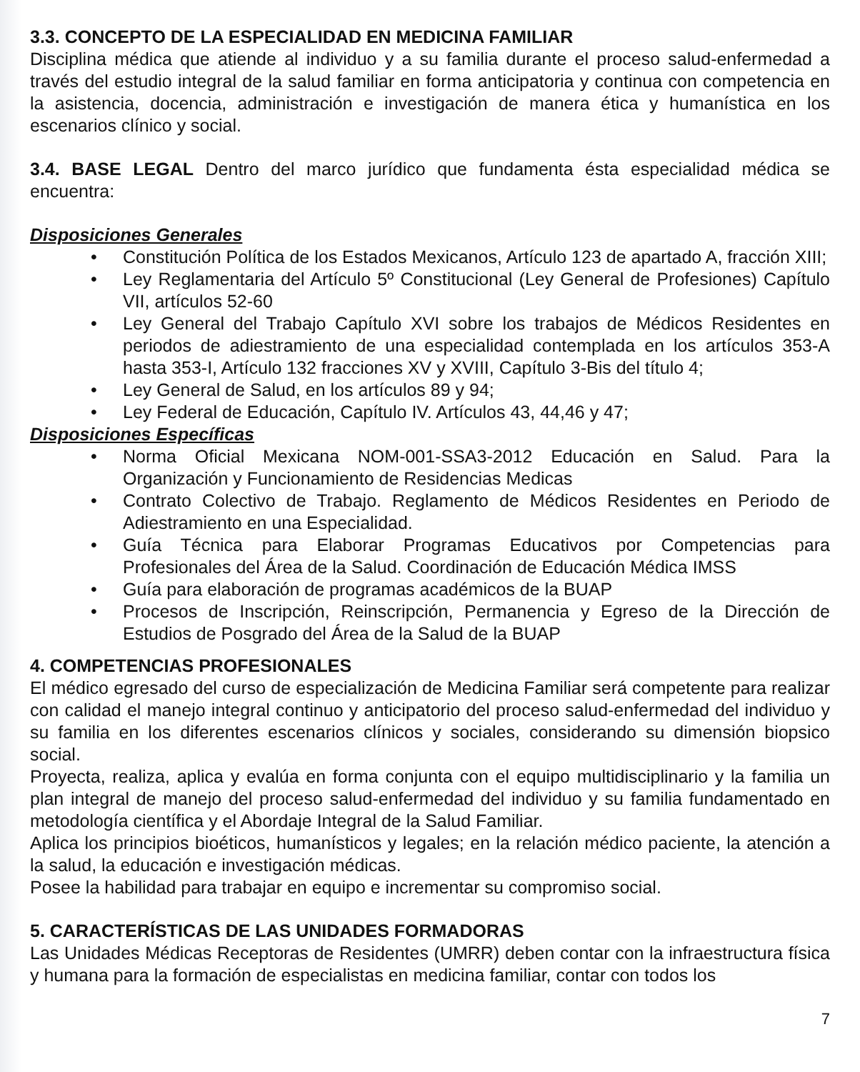3.3. CONCEPTO DE LA ESPECIALIDAD EN MEDICINA FAMILIAR
Disciplina médica que atiende al individuo y a su familia durante el proceso salud-enfermedad a través del estudio integral de la salud familiar en forma anticipatoria y continua con competencia en la asistencia, docencia, administración e investigación de manera ética y humanística en los escenarios clínico y social.
3.4. BASE LEGAL Dentro del marco jurídico que fundamenta ésta especialidad médica se encuentra:
Disposiciones Generales
• Constitución Política de los Estados Mexicanos, Artículo 123 de apartado A, fracción XIII;
• Ley Reglamentaria del Artículo 5º Constitucional (Ley General de Profesiones) Capítulo VII, artículos 52-60
• Ley General del Trabajo Capítulo XVI sobre los trabajos de Médicos Residentes en periodos de adiestramiento de una especialidad contemplada en los artículos 353-A hasta 353-I, Artículo 132 fracciones XV y XVIII, Capítulo 3-Bis del título 4;
• Ley General de Salud, en los artículos 89 y 94;
• Ley Federal de Educación, Capítulo IV. Artículos 43, 44,46 y 47;
Disposiciones Específicas
• Norma Oficial Mexicana NOM-001-SSA3-2012 Educación en Salud. Para la Organización y Funcionamiento de Residencias Medicas
• Contrato Colectivo de Trabajo. Reglamento de Médicos Residentes en Periodo de Adiestramiento en una Especialidad.
• Guía Técnica para Elaborar Programas Educativos por Competencias para Profesionales del Área de la Salud. Coordinación de Educación Médica IMSS
• Guía para elaboración de programas académicos de la BUAP
• Procesos de Inscripción, Reinscripción, Permanencia y Egreso de la Dirección de Estudios de Posgrado del Área de la Salud de la BUAP
4. COMPETENCIAS PROFESIONALES
El médico egresado del curso de especialización de Medicina Familiar será competente para realizar con calidad el manejo integral continuo y anticipatorio del proceso salud-enfermedad del individuo y su familia en los diferentes escenarios clínicos y sociales, considerando su dimensión biopsico social.
Proyecta, realiza, aplica y evalúa en forma conjunta con el equipo multidisciplinario y la familia un plan integral de manejo del proceso salud-enfermedad del individuo y su familia fundamentado en metodología científica y el Abordaje Integral de la Salud Familiar.
Aplica los principios bioéticos, humanísticos y legales; en la relación médico paciente, la atención a la salud, la educación e investigación médicas.
Posee la habilidad para trabajar en equipo e incrementar su compromiso social.
5. CARACTERÍSTICAS DE LAS UNIDADES FORMADORAS
Las Unidades Médicas Receptoras de Residentes (UMRR) deben contar con la infraestructura física y humana para la formación de especialistas en medicina familiar, contar con todos los
7